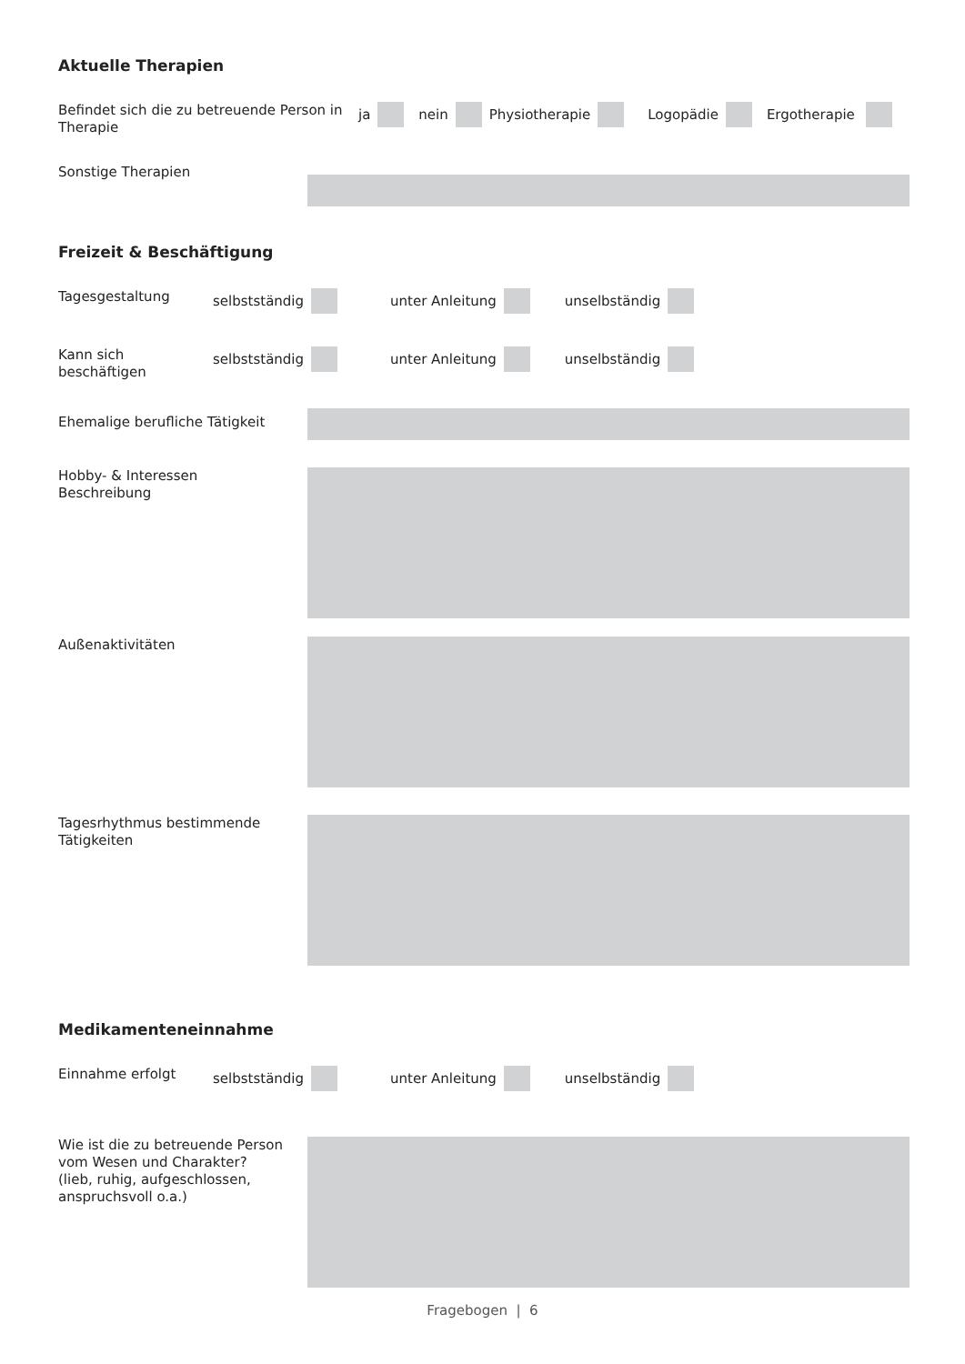Aktuelle Therapien
Befindet sich die zu betreuende Person in Therapie
ja nein Physiotherapie Logopädie Ergotherapie
Sonstige Therapien
Freizeit & Beschäftigung
Tagesgestaltung
selbstständig unter Anleitung unselbständig
Kann sich beschäftigen
selbstständig unter Anleitung unselbständig
Ehemalige berufliche Tätigkeit
Hobby- & Interessen Beschreibung
Außenaktivitäten
Tagesrhythmus bestimmende Tätigkeiten
Medikamenteneinnahme
Einnahme erfolgt
selbstständig unter Anleitung unselbständig
Wie ist die zu betreuende Person vom Wesen und Charakter? (lieb, ruhig, aufgeschlossen, anspruchsvoll o.a.)
Fragebogen | 6